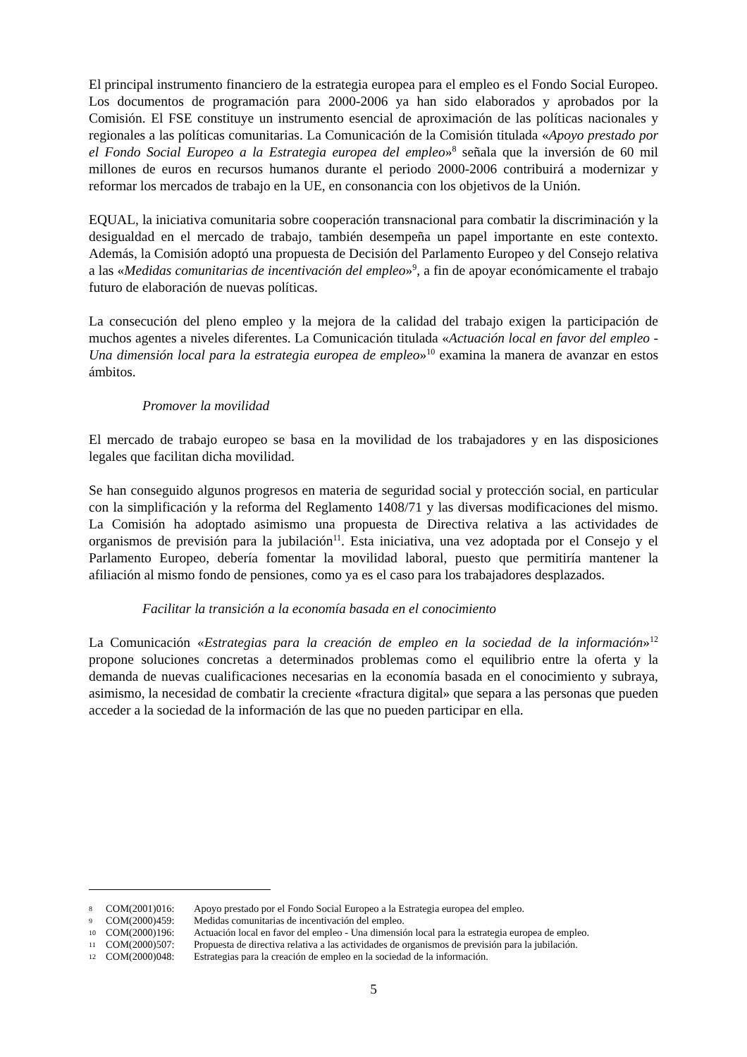El principal instrumento financiero de la estrategia europea para el empleo es el Fondo Social Europeo. Los documentos de programación para 2000-2006 ya han sido elaborados y aprobados por la Comisión. El FSE constituye un instrumento esencial de aproximación de las políticas nacionales y regionales a las políticas comunitarias. La Comunicación de la Comisión titulada «Apoyo prestado por el Fondo Social Europeo a la Estrategia europea del empleo»<sup>8</sup> señala que la inversión de 60 mil millones de euros en recursos humanos durante el periodo 2000-2006 contribuirá a modernizar y reformar los mercados de trabajo en la UE, en consonancia con los objetivos de la Unión.
EQUAL, la iniciativa comunitaria sobre cooperación transnacional para combatir la discriminación y la desigualdad en el mercado de trabajo, también desempeña un papel importante en este contexto. Además, la Comisión adoptó una propuesta de Decisión del Parlamento Europeo y del Consejo relativa a las «Medidas comunitarias de incentivación del empleo»<sup>9</sup>, a fin de apoyar económicamente el trabajo futuro de elaboración de nuevas políticas.
La consecución del pleno empleo y la mejora de la calidad del trabajo exigen la participación de muchos agentes a niveles diferentes. La Comunicación titulada «Actuación local en favor del empleo - Una dimensión local para la estrategia europea de empleo»<sup>10</sup> examina la manera de avanzar en estos ámbitos.
Promover la movilidad
El mercado de trabajo europeo se basa en la movilidad de los trabajadores y en las disposiciones legales que facilitan dicha movilidad.
Se han conseguido algunos progresos en materia de seguridad social y protección social, en particular con la simplificación y la reforma del Reglamento 1408/71 y las diversas modificaciones del mismo. La Comisión ha adoptado asimismo una propuesta de Directiva relativa a las actividades de organismos de previsión para la jubilación<sup>11</sup>. Esta iniciativa, una vez adoptada por el Consejo y el Parlamento Europeo, debería fomentar la movilidad laboral, puesto que permitiría mantener la afiliación al mismo fondo de pensiones, como ya es el caso para los trabajadores desplazados.
Facilitar la transición a la economía basada en el conocimiento
La Comunicación «Estrategias para la creación de empleo en la sociedad de la información»<sup>12</sup> propone soluciones concretas a determinados problemas como el equilibrio entre la oferta y la demanda de nuevas cualificaciones necesarias en la economía basada en el conocimiento y subraya, asimismo, la necesidad de combatir la creciente «fractura digital» que separa a las personas que pueden acceder a la sociedad de la información de las que no pueden participar en ella.
8 COM(2001)016: Apoyo prestado por el Fondo Social Europeo a la Estrategia europea del empleo.
9 COM(2000)459: Medidas comunitarias de incentivación del empleo.
10 COM(2000)196: Actuación local en favor del empleo - Una dimensión local para la estrategia europea de empleo.
11 COM(2000)507: Propuesta de directiva relativa a las actividades de organismos de previsión para la jubilación.
12 COM(2000)048: Estrategias para la creación de empleo en la sociedad de la información.
5